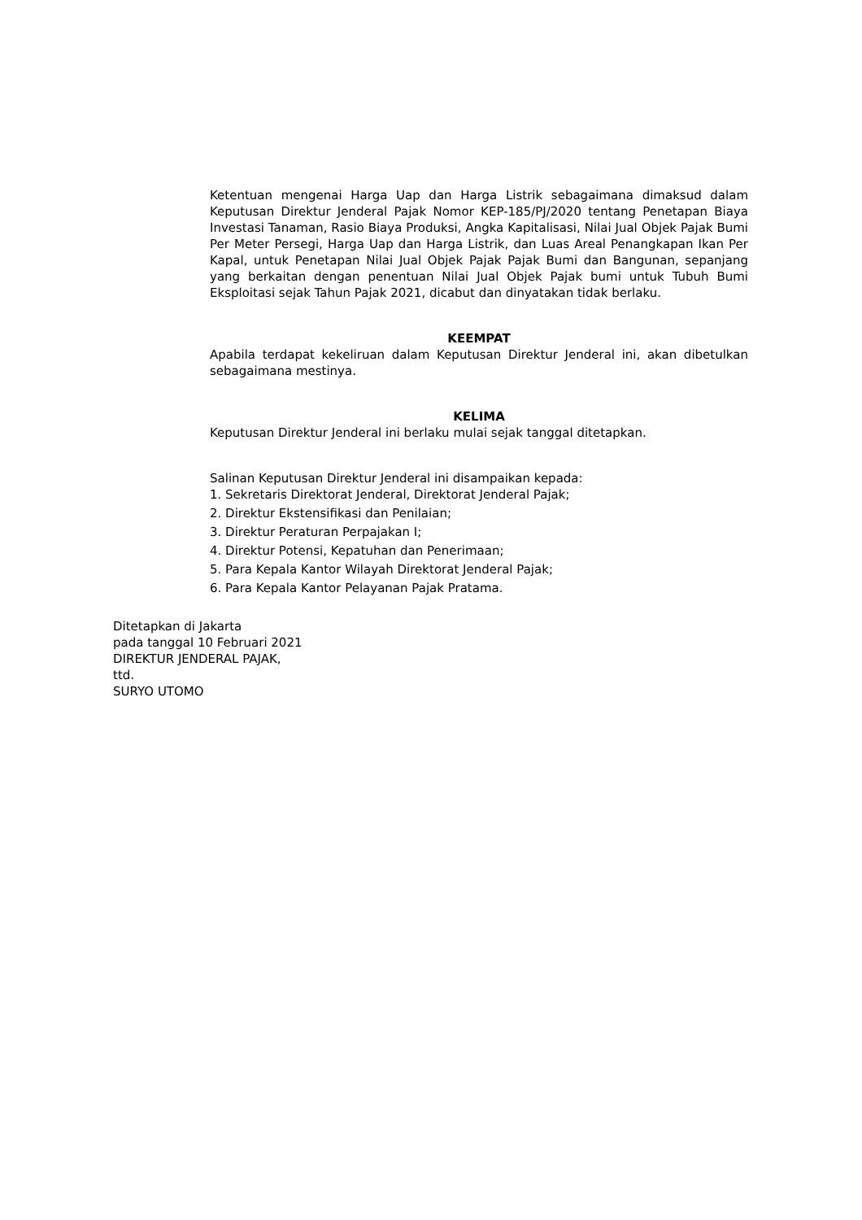Ketentuan mengenai Harga Uap dan Harga Listrik sebagaimana dimaksud dalam Keputusan Direktur Jenderal Pajak Nomor KEP-185/PJ/2020 tentang Penetapan Biaya Investasi Tanaman, Rasio Biaya Produksi, Angka Kapitalisasi, Nilai Jual Objek Pajak Bumi Per Meter Persegi, Harga Uap dan Harga Listrik, dan Luas Areal Penangkapan Ikan Per Kapal, untuk Penetapan Nilai Jual Objek Pajak Pajak Bumi dan Bangunan, sepanjang yang berkaitan dengan penentuan Nilai Jual Objek Pajak bumi untuk Tubuh Bumi Eksploitasi sejak Tahun Pajak 2021, dicabut dan dinyatakan tidak berlaku.
KEEMPAT
Apabila terdapat kekeliruan dalam Keputusan Direktur Jenderal ini, akan dibetulkan sebagaimana mestinya.
KELIMA
Keputusan Direktur Jenderal ini berlaku mulai sejak tanggal ditetapkan.
Salinan Keputusan Direktur Jenderal ini disampaikan kepada:
1. Sekretaris Direktorat Jenderal, Direktorat Jenderal Pajak;
2. Direktur Ekstensifikasi dan Penilaian;
3. Direktur Peraturan Perpajakan I;
4. Direktur Potensi, Kepatuhan dan Penerimaan;
5. Para Kepala Kantor Wilayah Direktorat Jenderal Pajak;
6. Para Kepala Kantor Pelayanan Pajak Pratama.
Ditetapkan di Jakarta
pada tanggal 10 Februari 2021
DIREKTUR JENDERAL PAJAK,
ttd.
SURYO UTOMO